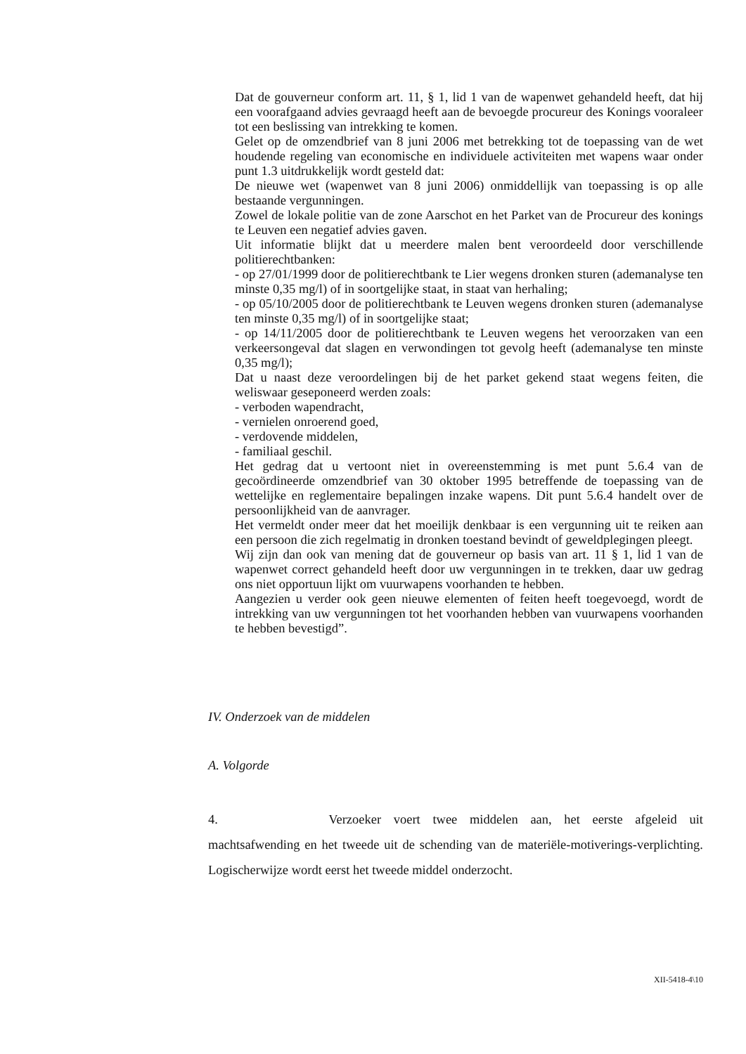Dat de gouverneur conform art. 11, § 1, lid 1 van de wapenwet gehandeld heeft, dat hij een voorafgaand advies gevraagd heeft aan de bevoegde procureur des Konings vooraleer tot een beslissing van intrekking te komen.
Gelet op de omzendbrief van 8 juni 2006 met betrekking tot de toepassing van de wet houdende regeling van economische en individuele activiteiten met wapens waar onder punt 1.3 uitdrukkelijk wordt gesteld dat:
De nieuwe wet (wapenwet van 8 juni 2006) onmiddellijk van toepassing is op alle bestaande vergunningen.
Zowel de lokale politie van de zone Aarschot en het Parket van de Procureur des konings te Leuven een negatief advies gaven.
Uit informatie blijkt dat u meerdere malen bent veroordeeld door verschillende politierechtbanken:
- op 27/01/1999 door de politierechtbank te Lier wegens dronken sturen (ademanalyse ten minste 0,35 mg/l) of in soortgelijke staat, in staat van herhaling;
- op 05/10/2005 door de politierechtbank te Leuven wegens dronken sturen (ademanalyse ten minste 0,35 mg/l) of in soortgelijke staat;
- op 14/11/2005 door de politierechtbank te Leuven wegens het veroorzaken van een verkeersongeval dat slagen en verwondingen tot gevolg heeft (ademanalyse ten minste 0,35 mg/l);
Dat u naast deze veroordelingen bij de het parket gekend staat wegens feiten, die weliswaar geseponeerd werden zoals:
- verboden wapendracht,
- vernielen onroerend goed,
- verdovende middelen,
- familiaal geschil.
Het gedrag dat u vertoont niet in overeenstemming is met punt 5.6.4 van de gecoördineerde omzendbrief van 30 oktober 1995 betreffende de toepassing van de wettelijke en reglementaire bepalingen inzake wapens. Dit punt 5.6.4 handelt over de persoonlijkheid van de aanvrager.
Het vermeldt onder meer dat het moeilijk denkbaar is een vergunning uit te reiken aan een persoon die zich regelmatig in dronken toestand bevindt of geweldplegingen pleegt.
Wij zijn dan ook van mening dat de gouverneur op basis van art. 11 § 1, lid 1 van de wapenwet correct gehandeld heeft door uw vergunningen in te trekken, daar uw gedrag ons niet opportuun lijkt om vuurwapens voorhanden te hebben.
Aangezien u verder ook geen nieuwe elementen of feiten heeft toegevoegd, wordt de intrekking van uw vergunningen tot het voorhanden hebben van vuurwapens voorhanden te hebben bevestigd”.
IV. Onderzoek van de middelen
A. Volgorde
4. Verzoeker voert twee middelen aan, het eerste afgeleid uit machtsafwending en het tweede uit de schending van de materiële-motiverings-verplichting. Logischerwijze wordt eerst het tweede middel onderzocht.
XII-5418-4\10